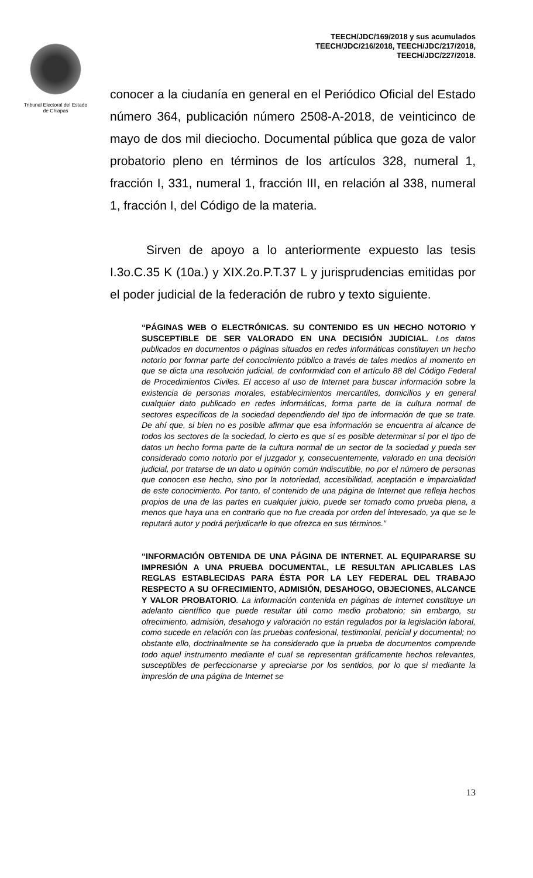TEECH/JDC/169/2018 y sus acumulados
TEECH/JDC/216/2018, TEECH/JDC/217/2018,
TEECH/JDC/227/2018.
Tribunal Electoral del Estado
de Chiapas
conocer a la ciudanía en general en el Periódico Oficial del Estado número 364, publicación número 2508-A-2018, de veinticinco de mayo de dos mil dieciocho. Documental pública que goza de valor probatorio pleno en términos de los artículos 328, numeral 1, fracción I, 331, numeral 1, fracción III, en relación al 338, numeral 1, fracción I, del Código de la materia.
Sirven de apoyo a lo anteriormente expuesto las tesis I.3o.C.35 K (10a.) y XIX.2o.P.T.37 L y jurisprudencias emitidas por el poder judicial de la federación de rubro y texto siguiente.
“PÁGINAS WEB O ELECTRÓNICAS. SU CONTENIDO ES UN HECHO NOTORIO Y SUSCEPTIBLE DE SER VALORADO EN UNA DECISIÓN JUDICIAL. Los datos publicados en documentos o páginas situados en redes informáticas constituyen un hecho notorio por formar parte del conocimiento público a través de tales medios al momento en que se dicta una resolución judicial, de conformidad con el artículo 88 del Código Federal de Procedimientos Civiles. El acceso al uso de Internet para buscar información sobre la existencia de personas morales, establecimientos mercantiles, domicilios y en general cualquier dato publicado en redes informáticas, forma parte de la cultura normal de sectores específicos de la sociedad dependiendo del tipo de información de que se trate. De ahí que, si bien no es posible afirmar que esa información se encuentra al alcance de todos los sectores de la sociedad, lo cierto es que sí es posible determinar si por el tipo de datos un hecho forma parte de la cultura normal de un sector de la sociedad y pueda ser considerado como notorio por el juzgador y, consecuentemente, valorado en una decisión judicial, por tratarse de un dato u opinión común indiscutible, no por el número de personas que conocen ese hecho, sino por la notoriedad, accesibilidad, aceptación e imparcialidad de este conocimiento. Por tanto, el contenido de una página de Internet que refleja hechos propios de una de las partes en cualquier juicio, puede ser tomado como prueba plena, a menos que haya una en contrario que no fue creada por orden del interesado, ya que se le reputará autor y podrá perjudicarle lo que ofrezca en sus términos.”
“INFORMACIÓN OBTENIDA DE UNA PÁGINA DE INTERNET. AL EQUIPARARSE SU IMPRESIÓN A UNA PRUEBA DOCUMENTAL, LE RESULTAN APLICABLES LAS REGLAS ESTABLECIDAS PARA ÉSTA POR LA LEY FEDERAL DEL TRABAJO RESPECTO A SU OFRECIMIENTO, ADMISIÓN, DESAHOGO, OBJECIONES, ALCANCE Y VALOR PROBATORIO. La información contenida en páginas de Internet constituye un adelanto científico que puede resultar útil como medio probatorio; sin embargo, su ofrecimiento, admisión, desahogo y valoración no están regulados por la legislación laboral, como sucede en relación con las pruebas confesional, testimonial, pericial y documental; no obstante ello, doctrinalmente se ha considerado que la prueba de documentos comprende todo aquel instrumento mediante el cual se representan gráficamente hechos relevantes, susceptibles de perfeccionarse y apreciarse por los sentidos, por lo que si mediante la impresión de una página de Internet se
13